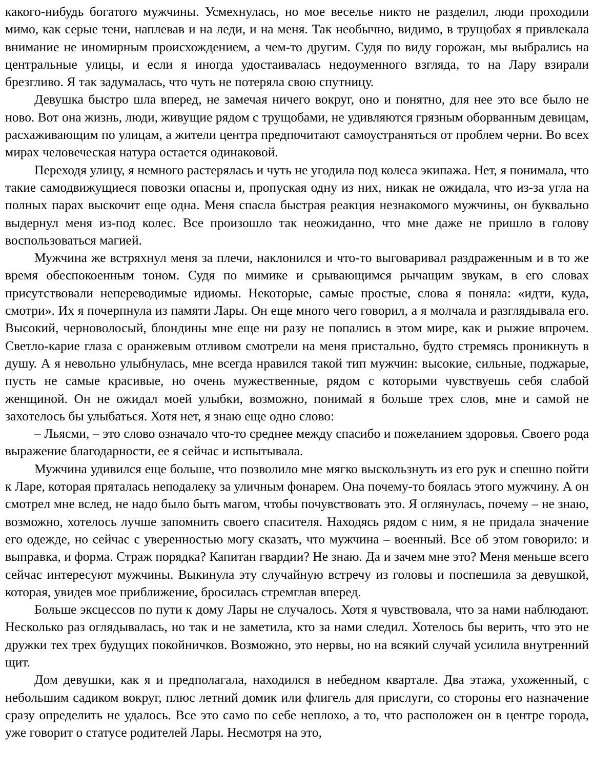какого-нибудь богатого мужчины. Усмехнулась, но мое веселье никто не разделил, люди проходили мимо, как серые тени, наплевав и на леди, и на меня. Так необычно, видимо, в трущобах я привлекала внимание не иномирным происхождением, а чем-то другим. Судя по виду горожан, мы выбрались на центральные улицы, и если я иногда удостаивалась недоуменного взгляда, то на Лару взирали брезгливо. Я так задумалась, что чуть не потеряла свою спутницу.
Девушка быстро шла вперед, не замечая ничего вокруг, оно и понятно, для нее это все было не ново. Вот она жизнь, люди, живущие рядом с трущобами, не удивляются грязным оборванным девицам, расхаживающим по улицам, а жители центра предпочитают самоустраняться от проблем черни. Во всех мирах человеческая натура остается одинаковой.
Переходя улицу, я немного растерялась и чуть не угодила под колеса экипажа. Нет, я понимала, что такие самодвижущиеся повозки опасны и, пропуская одну из них, никак не ожидала, что из-за угла на полных парах выскочит еще одна. Меня спасла быстрая реакция незнакомого мужчины, он буквально выдернул меня из-под колес. Все произошло так неожиданно, что мне даже не пришло в голову воспользоваться магией.
Мужчина же встряхнул меня за плечи, наклонился и что-то выговаривал раздраженным и в то же время обеспокоенным тоном. Судя по мимике и срывающимся рычащим звукам, в его словах присутствовали непереводимые идиомы. Некоторые, самые простые, слова я поняла: «идти, куда, смотри». Их я почерпнула из памяти Лары. Он еще много чего говорил, а я молчала и разглядывала его. Высокий, черноволосый, блондины мне еще ни разу не попались в этом мире, как и рыжие впрочем. Светло-карие глаза с оранжевым отливом смотрели на меня пристально, будто стремясь проникнуть в душу. А я невольно улыбнулась, мне всегда нравился такой тип мужчин: высокие, сильные, поджарые, пусть не самые красивые, но очень мужественные, рядом с которыми чувствуешь себя слабой женщиной. Он не ожидал моей улыбки, возможно, понимай я больше трех слов, мне и самой не захотелось бы улыбаться. Хотя нет, я знаю еще одно слово:
– Льясми, – это слово означало что-то среднее между спасибо и пожеланием здоровья. Своего рода выражение благодарности, ее я сейчас и испытывала.
Мужчина удивился еще больше, что позволило мне мягко выскользнуть из его рук и спешно пойти к Ларе, которая пряталась неподалеку за уличным фонарем. Она почему-то боялась этого мужчину. А он смотрел мне вслед, не надо было быть магом, чтобы почувствовать это. Я оглянулась, почему – не знаю, возможно, хотелось лучше запомнить своего спасителя. Находясь рядом с ним, я не придала значение его одежде, но сейчас с уверенностью могу сказать, что мужчина – военный. Все об этом говорило: и выправка, и форма. Страж порядка? Капитан гвардии? Не знаю. Да и зачем мне это? Меня меньше всего сейчас интересуют мужчины. Выкинула эту случайную встречу из головы и поспешила за девушкой, которая, увидев мое приближение, бросилась стремглав вперед.
Больше эксцессов по пути к дому Лары не случалось. Хотя я чувствовала, что за нами наблюдают. Несколько раз оглядывалась, но так и не заметила, кто за нами следил. Хотелось бы верить, что это не дружки тех трех будущих покойничков. Возможно, это нервы, но на всякий случай усилила внутренний щит.
Дом девушки, как я и предполагала, находился в небедном квартале. Два этажа, ухоженный, с небольшим садиком вокруг, плюс летний домик или флигель для прислуги, со стороны его назначение сразу определить не удалось. Все это само по себе неплохо, а то, что расположен он в центре города, уже говорит о статусе родителей Лары. Несмотря на это,